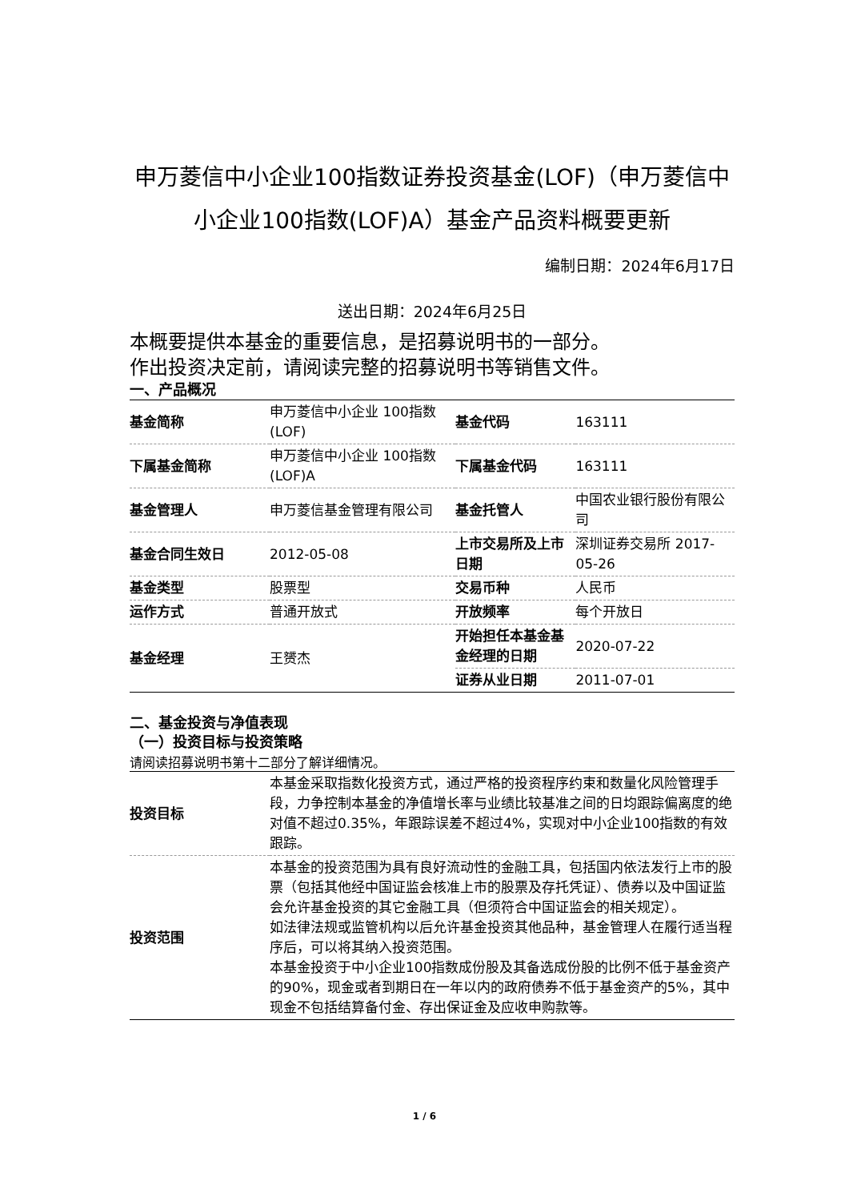申万菱信中小企业100指数证券投资基金(LOF)（申万菱信中小企业100指数(LOF)A）基金产品资料概要更新
编制日期：2024年6月17日
送出日期：2024年6月25日
本概要提供本基金的重要信息，是招募说明书的一部分。
作出投资决定前，请阅读完整的招募说明书等销售文件。
一、产品概况
| 基金简称 | 申万菱信中小企业 100指数(LOF) | 基金代码 | 163111 |
| 下属基金简称 | 申万菱信中小企业 100指数(LOF)A | 下属基金代码 | 163111 |
| 基金管理人 | 申万菱信基金管理有限公司 | 基金托管人 | 中国农业银行股份有限公司 |
| 基金合同生效日 | 2012-05-08 | 上市交易所及上市日期 | 深圳证券交易所 2017-05-26 |
| 基金类型 | 股票型 | 交易币种 | 人民币 |
| 运作方式 | 普通开放式 | 开放频率 | 每个开放日 |
| 基金经理 | 王赟杰 | 开始担任本基金基金经理的日期 | 2020-07-22 |
| | | 证券从业日期 | 2011-07-01 |
二、基金投资与净值表现
（一）投资目标与投资策略
请阅读招募说明书第十二部分了解详细情况。
| 投资目标 | 本基金采取指数化投资方式，通过严格的投资程序约束和数量化风险管理手段，力争控制本基金的净值增长率与业绩比较基准之间的日均跟踪偏离度的绝对值不超过0.35%，年跟踪误差不超过4%，实现对中小企业100指数的有效跟踪。 |
| 投资范围 | 本基金的投资范围为具有良好流动性的金融工具，包括国内依法发行上市的股票（包括其他经中国证监会核准上市的股票及存托凭证）、债券以及中国证监会允许基金投资的其它金融工具（但须符合中国证监会的相关规定）。 如法律法规或监管机构以后允许基金投资其他品种，基金管理人在履行适当程序后，可以将其纳入投资范围。 本基金投资于中小企业100指数成份股及其备选成份股的比例不低于基金资产的90%，现金或者到期日在一年以内的政府债券不低于基金资产的5%，其中现金不包括结算备付金、存出保证金及应收申购款等。 |
1 / 6